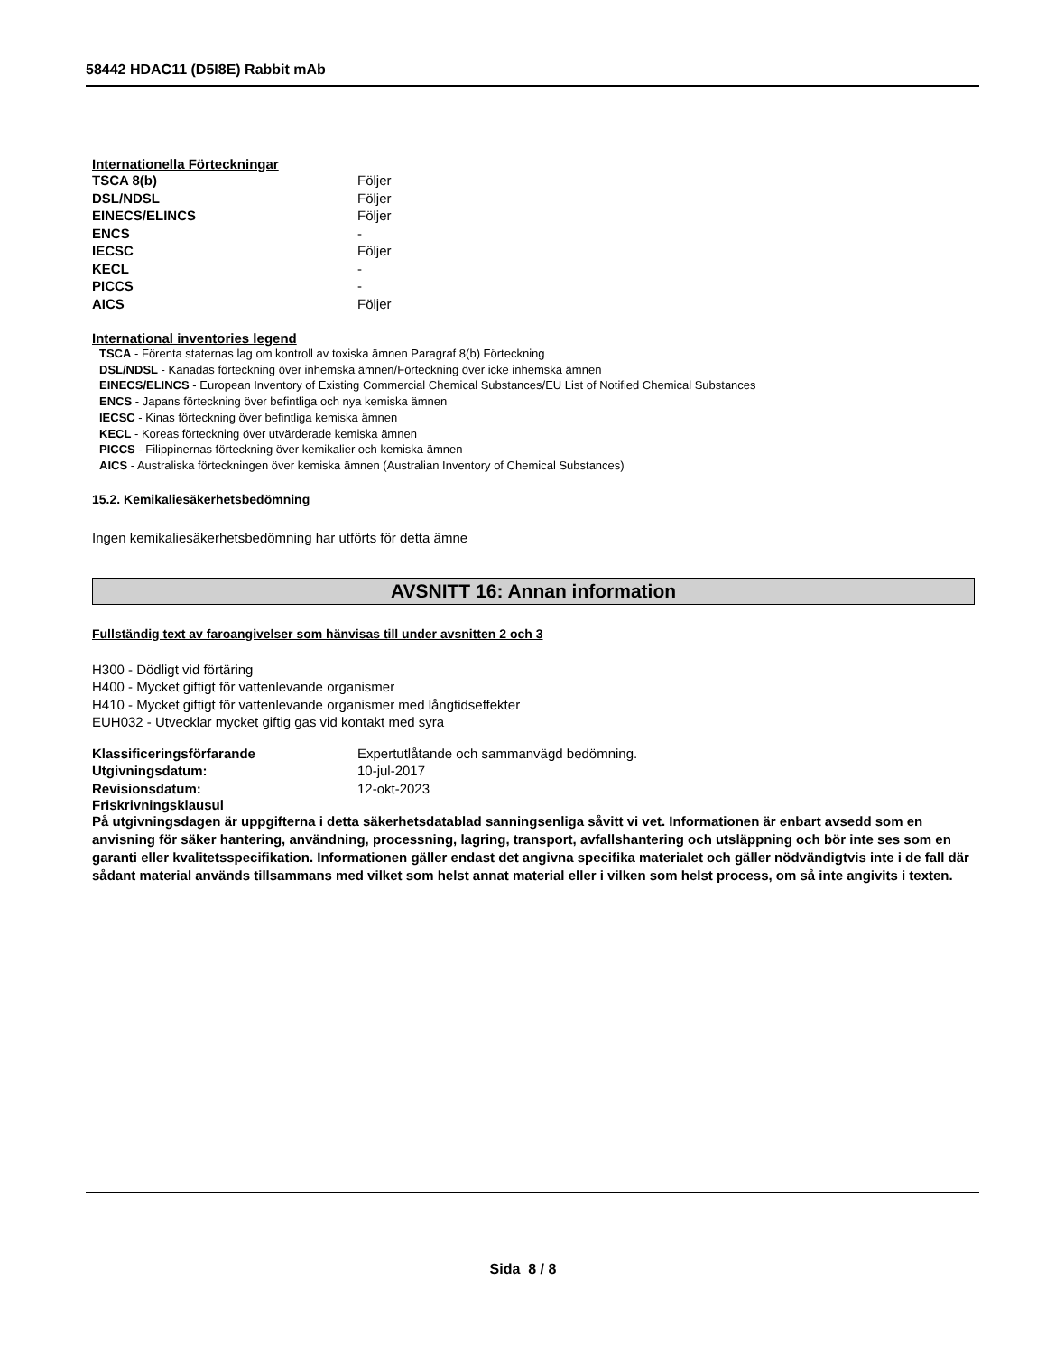58442 HDAC11 (D5I8E) Rabbit mAb
Internationella Förteckningar
| TSCA 8(b) | Följer |
| DSL/NDSL | Följer |
| EINECS/ELINCS | Följer |
| ENCS | - |
| IECSC | Följer |
| KECL | - |
| PICCS | - |
| AICS | Följer |
International inventories legend
TSCA - Förenta staternas lag om kontroll av toxiska ämnen Paragraf 8(b) Förteckning
DSL/NDSL - Kanadas förteckning över inhemska ämnen/Förteckning över icke inhemska ämnen
EINECS/ELINCS - European Inventory of Existing Commercial Chemical Substances/EU List of Notified Chemical Substances
ENCS - Japans förteckning över befintliga och nya kemiska ämnen
IECSC - Kinas förteckning över befintliga kemiska ämnen
KECL - Koreas förteckning över utvärderade kemiska ämnen
PICCS - Filippinernas förteckning över kemikalier och kemiska ämnen
AICS - Australiska förteckningen över kemiska ämnen (Australian Inventory of Chemical Substances)
15.2. Kemikaliesäkerhetsbedömning
Ingen kemikaliesäkerhetsbedömning har utförts för detta ämne
AVSNITT 16: Annan information
Fullständig text av faroangivelser som hänvisas till under avsnitten 2 och 3
H300 - Dödligt vid förtäring
H400 - Mycket giftigt för vattenlevande organismer
H410 - Mycket giftigt för vattenlevande organismer med långtidseffekter
EUH032 - Utvecklar mycket giftig gas vid kontakt med syra
| Klassificeringsförfarande | Expertutlåtande och sammanvägd bedömning. |
| Utgivningsdatum: | 10-jul-2017 |
| Revisionsdatum: | 12-okt-2023 |
Friskrivningsklausul
På utgivningsdagen är uppgifterna i detta säkerhetsdatablad sanningsenliga såvitt vi vet. Informationen är enbart avsedd som en anvisning för säker hantering, användning, processning, lagring, transport, avfallshantering och utsläppning och bör inte ses som en garanti eller kvalitetsspecifikation. Informationen gäller endast det angivna specifika materialet och gäller nödvändigtvis inte i de fall där sådant material används tillsammans med vilket som helst annat material eller i vilken som helst process, om så inte angivits i texten.
Sida 8 / 8